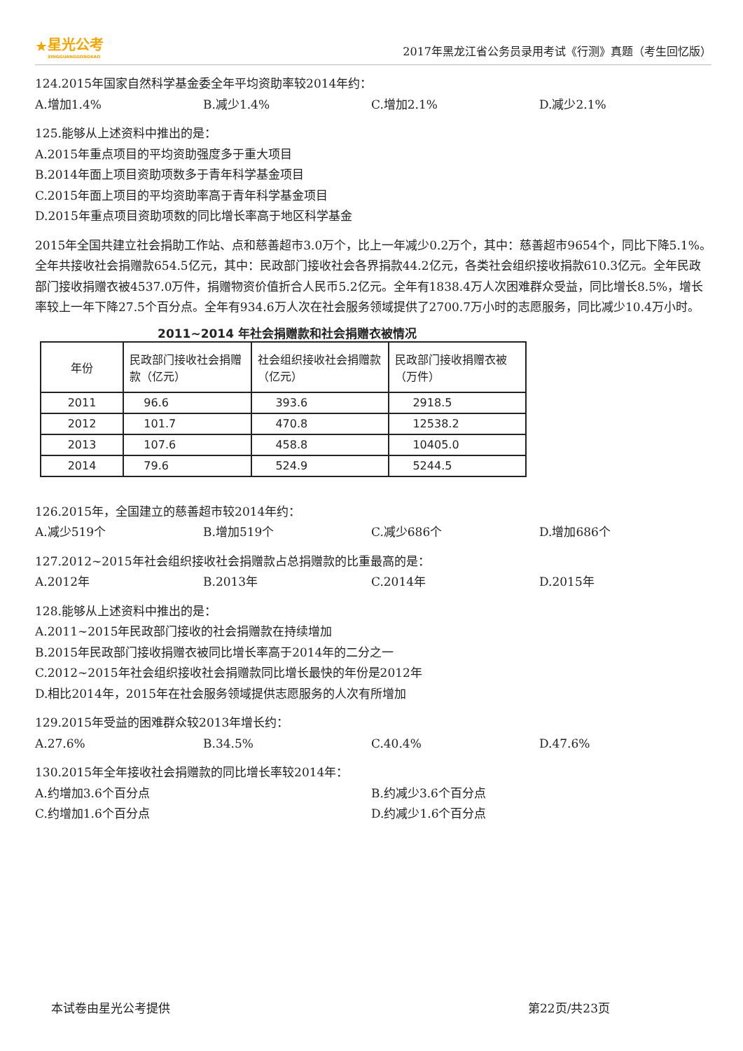★
星光公考
XINGGUANGGONGKAO
2017年黑龙江省公务员录用考试《行测》真题（考生回忆版）
124.2015年国家自然科学基金委全年平均资助率较2014年约：
A.增加1.4% B.减少1.4% C.增加2.1% D.减少2.1%
125.能够从上述资料中推出的是：
A.2015年重点项目的平均资助强度多于重大项目
B.2014年面上项目资助项数多于青年科学基金项目
C.2015年面上项目的平均资助率高于青年科学基金项目
D.2015年重点项目资助项数的同比增长率高于地区科学基金
2015年全国共建立社会捐助工作站、点和慈善超市3.0万个，比上一年减少0.2万个，其中：慈善超市9654个，同比下降5.1%。全年共接收社会捐赠款654.5亿元，其中：民政部门接收社会各界捐款44.2亿元，各类社会组织接收捐款610.3亿元。全年民政部门接收捐赠衣被4537.0万件，捐赠物资价值折合人民币5.2亿元。全年有1838.4万人次困难群众受益，同比增长8.5%，增长率较上一年下降27.5个百分点。全年有934.6万人次在社会服务领域提供了2700.7万小时的志愿服务，同比减少10.4万小时。
2011~2014 年社会捐赠款和社会捐赠衣被情况
| 年份 | 民政部门接收社会捐赠款（亿元） | 社会组织接收社会捐赠款（亿元） | 民政部门接收捐赠衣被（万件） |
| --- | --- | --- | --- |
| 2011 | 96.6 | 393.6 | 2918.5 |
| 2012 | 101.7 | 470.8 | 12538.2 |
| 2013 | 107.6 | 458.8 | 10405.0 |
| 2014 | 79.6 | 524.9 | 5244.5 |
126.2015年，全国建立的慈善超市较2014年约：
A.减少519个 B.增加519个 C.减少686个 D.增加686个
127.2012~2015年社会组织接收社会捐赠款占总捐赠款的比重最高的是：
A.2012年 B.2013年 C.2014年 D.2015年
128.能够从上述资料中推出的是：
A.2011~2015年民政部门接收的社会捐赠款在持续增加
B.2015年民政部门接收捐赠衣被同比增长率高于2014年的二分之一
C.2012~2015年社会组织接收社会捐赠款同比增长最快的年份是2012年
D.相比2014年，2015年在社会服务领域提供志愿服务的人次有所增加
129.2015年受益的困难群众较2013年增长约：
A.27.6% B.34.5% C.40.4% D.47.6%
130.2015年全年接收社会捐赠款的同比增长率较2014年：
A.约增加3.6个百分点 B.约减少3.6个百分点
C.约增加1.6个百分点 D.约减少1.6个百分点
本试卷由星光公考提供 第22页/共23页